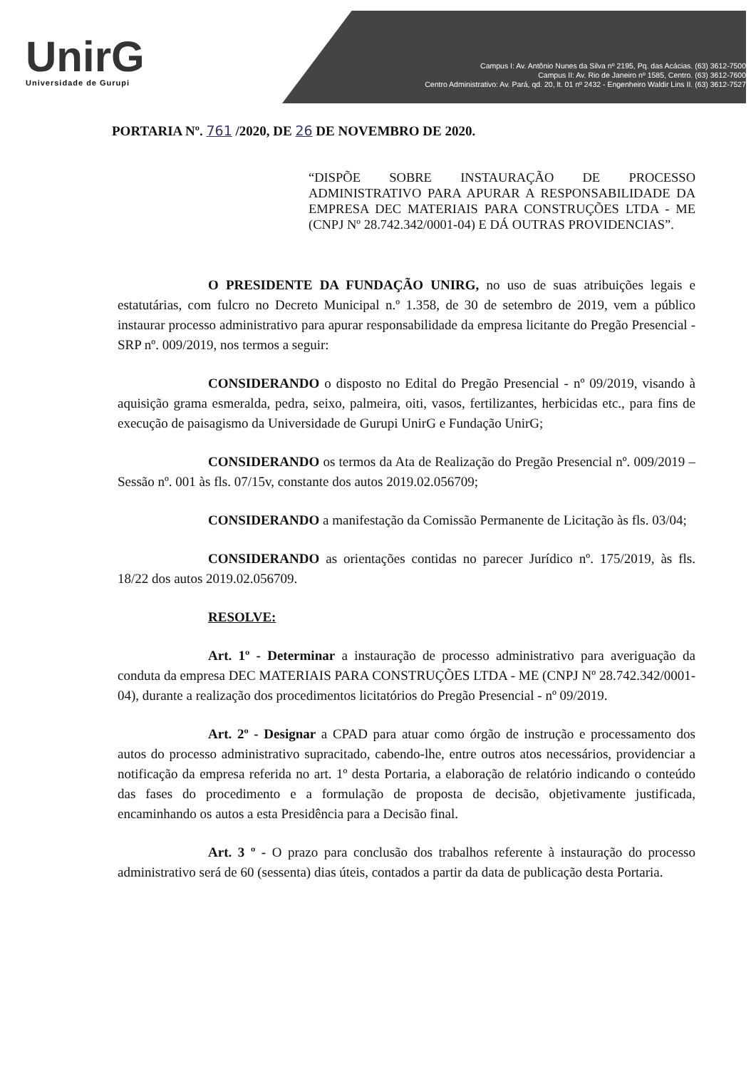UnirG
Universidade de Gurupi
Campus I: Av. Antônio Nunes da Silva nº 2195, Pq. das Acácias. (63) 3612-7500
Campus II: Av. Rio de Janeiro nº 1585, Centro. (63) 3612-7600
Centro Administrativo: Av. Pará, qd. 20, lt. 01 nº 2432 - Engenheiro Waldir Lins II. (63) 3612-7527
PORTARIA Nº. 761 /2020, DE 26 DE NOVEMBRO DE 2020.
“DISPÕE SOBRE INSTAURAÇÃO DE PROCESSO ADMINISTRATIVO PARA APURAR A RESPONSABILIDADE DA EMPRESA DEC MATERIAIS PARA CONSTRUÇÕES LTDA - ME (CNPJ Nº 28.742.342/0001-04) E DÁ OUTRAS PROVIDENCIAS”.
O PRESIDENTE DA FUNDAÇÃO UNIRG, no uso de suas atribuições legais e estatutárias, com fulcro no Decreto Municipal n.º 1.358, de 30 de setembro de 2019, vem a público instaurar processo administrativo para apurar responsabilidade da empresa licitante do Pregão Presencial - SRP nº. 009/2019, nos termos a seguir:
CONSIDERANDO o disposto no Edital do Pregão Presencial - nº 09/2019, visando à aquisição grama esmeralda, pedra, seixo, palmeira, oiti, vasos, fertilizantes, herbicidas etc., para fins de execução de paisagismo da Universidade de Gurupi UnirG e Fundação UnirG;
CONSIDERANDO os termos da Ata de Realização do Pregão Presencial nº. 009/2019 – Sessão nº. 001 às fls. 07/15v, constante dos autos 2019.02.056709;
CONSIDERANDO a manifestação da Comissão Permanente de Licitação às fls. 03/04;
CONSIDERANDO as orientações contidas no parecer Jurídico nº. 175/2019, às fls. 18/22 dos autos 2019.02.056709.
RESOLVE:
Art. 1º - Determinar a instauração de processo administrativo para averiguação da conduta da empresa DEC MATERIAIS PARA CONSTRUÇÕES LTDA - ME (CNPJ Nº 28.742.342/0001-04), durante a realização dos procedimentos licitatórios do Pregão Presencial - nº 09/2019.
Art. 2º - Designar a CPAD para atuar como órgão de instrução e processamento dos autos do processo administrativo supracitado, cabendo-lhe, entre outros atos necessários, providenciar a notificação da empresa referida no art. 1º desta Portaria, a elaboração de relatório indicando o conteúdo das fases do procedimento e a formulação de proposta de decisão, objetivamente justificada, encaminhando os autos a esta Presidência para a Decisão final.
Art. 3 º - O prazo para conclusão dos trabalhos referente à instauração do processo administrativo será de 60 (sessenta) dias úteis, contados a partir da data de publicação desta Portaria.